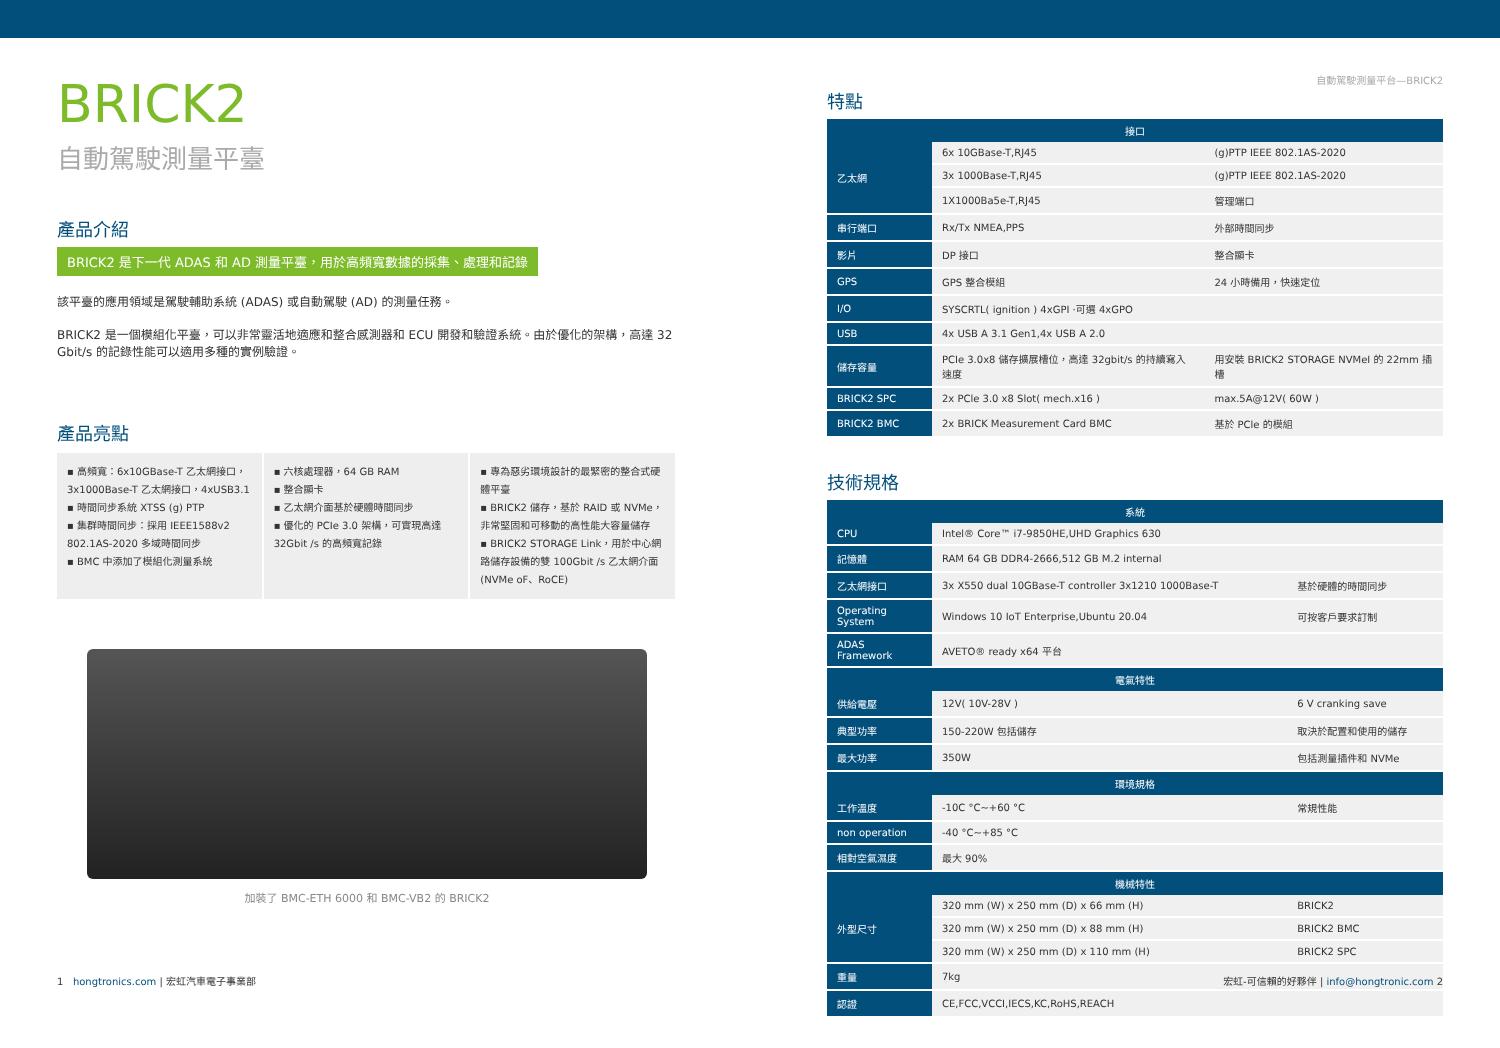BRICK2
自動駕駛測量平臺
產品介紹
BRICK2 是下一代 ADAS 和 AD 測量平臺，用於高頻寬數據的採集、處理和記錄
該平臺的應用領域是駕駛輔助系統 (ADAS) 或自動駕駛 (AD) 的測量任務。
BRICK2 是一個模組化平臺，可以非常靈活地適應和整合感測器和 ECU 開發和驗證系統。由於優化的架構，高達 32 Gbit/s 的記錄性能可以適用多種的實例驗證。
產品亮點
▪ 高頻寬：6x10GBase-T 乙太網接口，3x1000Base-T 乙太網接口，4xUSB3.1
▪ 時間同步系統 XTSS (g) PTP
▪ 集群時間同步：採用 IEEE1588v2 802.1AS-2020 多域時間同步
▪ BMC 中添加了模組化測量系統
▪ 六核處理器，64 GB RAM
▪ 整合顯卡
▪ 乙太網介面基於硬體時間同步
▪ 優化的 PCIe 3.0 架構，可實現高達32Gbit /s 的高頻寬記錄
▪ 專為惡劣環境設計的最緊密的整合式硬體平臺
▪ BRICK2 儲存，基於 RAID 或 NVMe，非常堅固和可移動的高性能大容量儲存
▪ BRICK2 STORAGE Link，用於中心網路儲存設備的雙 100Gbit /s 乙太網介面 (NVMe oF、RoCE)
加裝了 BMC-ETH 6000 和 BMC-VB2 的 BRICK2
自動駕駛測量平台—BRICK2
特點
| 接口 | | |
| --- | --- | --- |
| 乙太網 | 6x 10GBase-T,RJ45 | (g)PTP IEEE 802.1AS-2020 |
| | 3x 1000Base-T,RJ45 | (g)PTP IEEE 802.1AS-2020 |
| | 1X1000Ba5e-T,RJ45 | 管理端口 |
| 串行端口 | Rx/Tx NMEA,PPS | 外部時間同步 |
| 影片 | DP 接口 | 整合顯卡 |
| GPS | GPS 整合模組 | 24 小時備用，快速定位 |
| I/O | SYSCRTL( ignition ) 4xGPI ·可選 4xGPO | |
| USB | 4x USB A 3.1 Gen1,4x USB A 2.0 | |
| 儲存容量 | PCIe 3.0x8 儲存擴展槽位，高達 32gbit/s 的持續寫入速度 | 用安裝 BRICK2 STORAGE NVMeI 的 22mm 插槽 |
| BRICK2 SPC | 2x PCle 3.0 x8 Slot( mech.x16 ) | max.5A@12V( 60W ) |
| BRICK2 BMC | 2x BRICK Measurement Card BMC | 基於 PCle 的模組 |
技術規格
| 系統 | | |
| --- | --- | --- |
| CPU | Intel® Core™ i7-9850HE,UHD Graphics 630 | |
| 記憶體 | RAM 64 GB DDR4-2666,512 GB M.2 internal | |
| 乙太網接口 | 3x X550 dual 10GBase-T controller 3x1210 1000Base-T | 基於硬體的時間同步 |
| Operating System | Windows 10 IoT Enterprise,Ubuntu 20.04 | 可按客戶要求訂制 |
| ADAS Framework | AVETO® ready x64 平台 | |
| 電氣特性 | | |
| 供給電壓 | 12V( 10V-28V ) | 6 V cranking save |
| 典型功率 | 150-220W 包括儲存 | 取決於配置和使用的儲存 |
| 最大功率 | 350W | 包括測量插件和 NVMe |
| 環境規格 | | |
| 工作溫度 | -10C °C~+60 °C | 常規性能 |
| non operation | -40 °C~+85 °C | |
| 相對空氣濕度 | 最大 90% | |
| 機械特性 | | |
| 外型尺寸 | 320 mm (W) x 250 mm (D) x 66 mm (H) | BRICK2 |
| | 320 mm (W) x 250 mm (D) x 88 mm (H) | BRICK2 BMC |
| | 320 mm (W) x 250 mm (D) x 110 mm (H) | BRICK2 SPC |
| 重量 | 7kg | |
| 認證 | CE,FCC,VCCI,IECS,KC,RoHS,REACH | |
1 hongtronics.com | 宏虹汽車電子事業部 宏虹-可信賴的好夥伴 | info@hongtronic.com 2